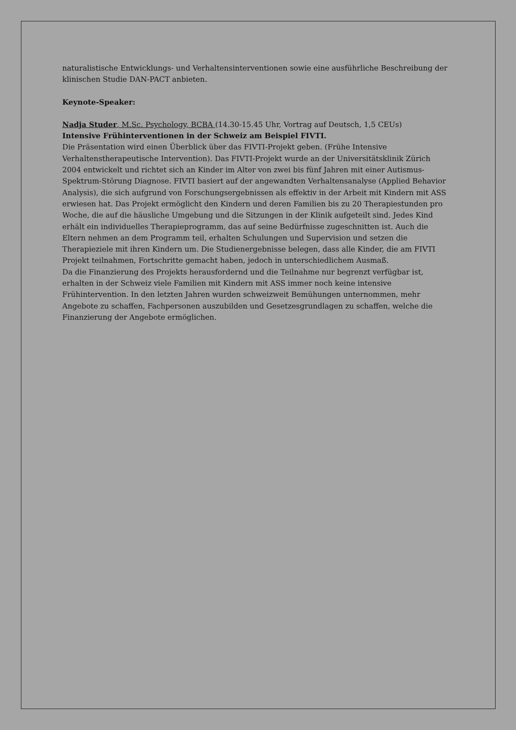naturalistische Entwicklungs- und Verhaltensinterventionen sowie eine ausführliche Beschreibung der klinischen Studie DAN-PACT anbieten.
Keynote-Speaker:
Nadja Studer, M.Sc. Psychology, BCBA (14.30-15.45 Uhr, Vortrag auf Deutsch, 1,5 CEUs)
Intensive Frühinterventionen in der Schweiz am Beispiel FIVTI.
Die Präsentation wird einen Überblick über das FIVTI-Projekt geben. (Frühe Intensive Verhaltenstherapeutische Intervention). Das FIVTI-Projekt wurde an der Universitätsklinik Zürich 2004 entwickelt und richtet sich an Kinder im Alter von zwei bis fünf Jahren mit einer Autismus-Spektrum-Störung Diagnose. FIVTI basiert auf der angewandten Verhaltensanalyse (Applied Behavior Analysis), die sich aufgrund von Forschungsergebnissen als effektiv in der Arbeit mit Kindern mit ASS erwiesen hat. Das Projekt ermöglicht den Kindern und deren Familien bis zu 20 Therapiestunden pro Woche, die auf die häusliche Umgebung und die Sitzungen in der Klinik aufgeteilt sind. Jedes Kind erhält ein individuelles Therapieprogramm, das auf seine Bedürfnisse zugeschnitten ist. Auch die Eltern nehmen an dem Programm teil, erhalten Schulungen und Supervision und setzen die Therapieziele mit ihren Kindern um. Die Studienergebnisse belegen, dass alle Kinder, die am FIVTI Projekt teilnahmen, Fortschritte gemacht haben, jedoch in unterschiedlichem Ausmaß.
Da die Finanzierung des Projekts herausfordernd und die Teilnahme nur begrenzt verfügbar ist, erhalten in der Schweiz viele Familien mit Kindern mit ASS immer noch keine intensive Frühintervention. In den letzten Jahren wurden schweizweit Bemühungen unternommen, mehr Angebote zu schaffen, Fachpersonen auszubilden und Gesetzesgrundlagen zu schaffen, welche die Finanzierung der Angebote ermöglichen.